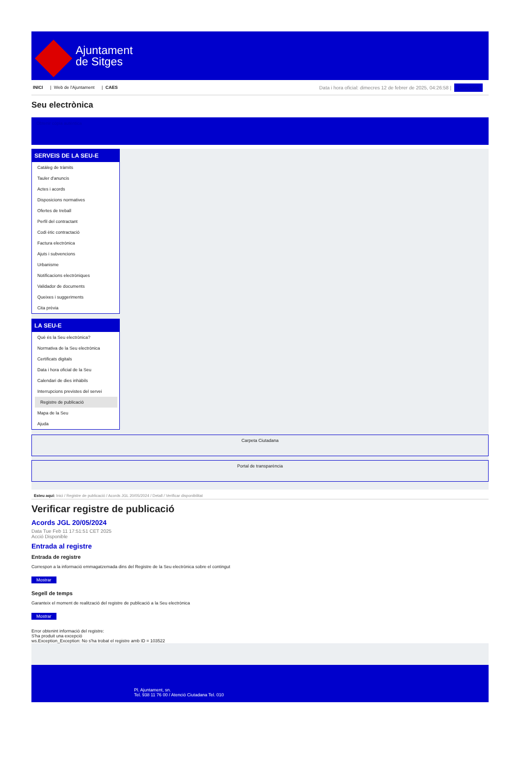Ajuntament
de Sitges
INICI | Web de l'Ajuntament | CAES
Data i hora oficial: dimecres 12 de febrer de 2025, 04:26:58 | Directoris
Seu electrònica
Obtenir còpia autèntica
SERVEIS DE LA SEU-E
Catàleg de tràmits
Tauler d'anuncis
Actes i acords
Disposicions normatives
Ofertes de treball
Perfil del contractant
Codi ètic contractació
Factura electrònica
Ajuts i subvencions
Urbanisme
Notificacions electròniques
Validador de documents
Queixes i suggeriments
Cita prèvia
LA SEU-E
Què és la Seu electrònica?
Normativa de la Seu electrònica
Certificats digitals
Data i hora oficial de la Seu
Calendari de dies inhàbils
Interrupcions previstes del servei
Registre de publicació
Mapa de la Seu
Ajuda
Carpeta Ciutadana
Portal de transparència
Esteu aquí: Inici / Registre de publicació / Acords JGL 20/05/2024 / Detall / Verificar disponibilitat
Verificar registre de publicació
Acords JGL 20/05/2024
Data Tue Feb 11 17:51:51 CET 2025
Acció Disponible
Entrada al registre
Entrada de registre
Correspon a la informació emmagatzemada dins del Registre de la Seu electrònica sobre el contingut
Mostrar
Segell de temps
Garanteix el moment de realització del registre de publicació a la Seu electrònica
Mostrar
Error obtenint informació del registre:
S'ha produit una excepció
ws.Exception_Exception: No s'ha trobat el registre amb ID = 103522
Pl. Ajuntament, sn.
Tel. 938 11 76 00 / Atenció Ciutadana Tel. 010